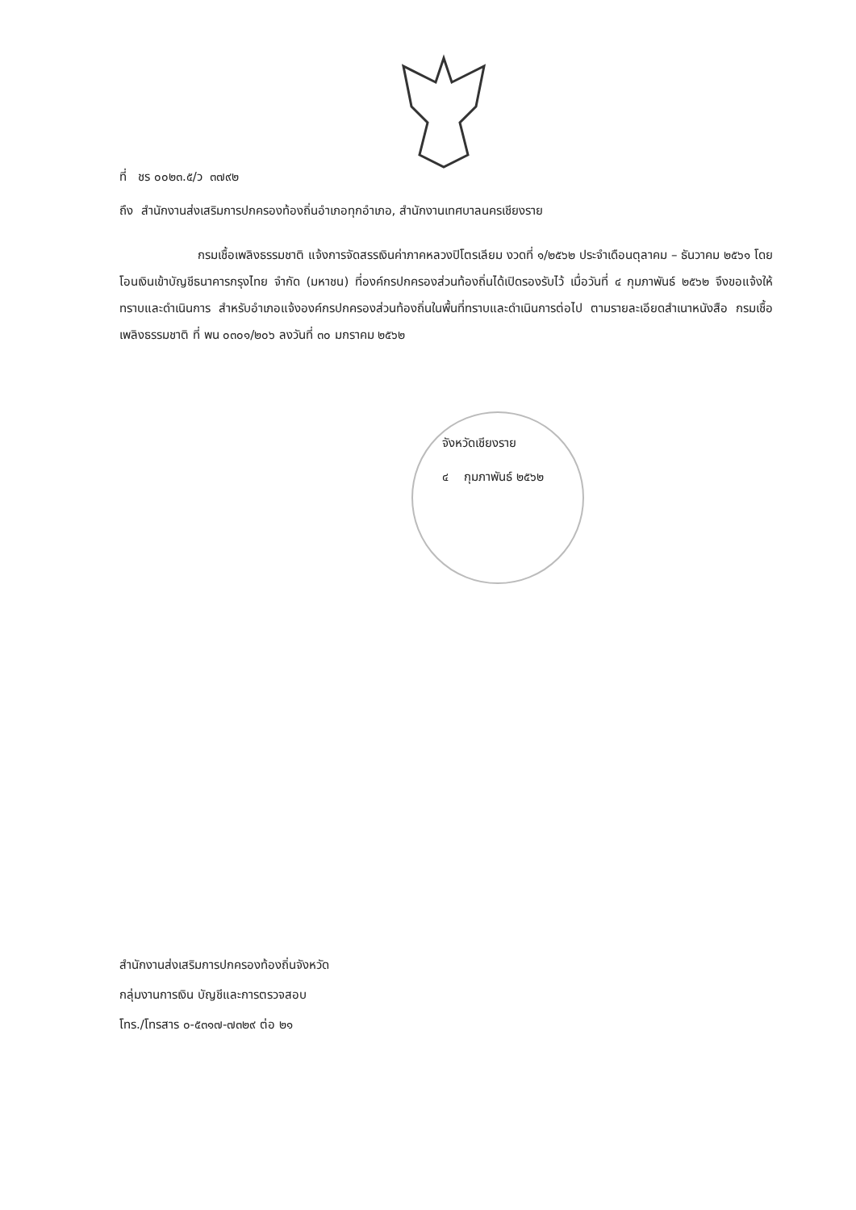ที่ ชร ๐๐๒๓.๕/ว ๓๗๙๒
ถึง สำนักงานส่งเสริมการปกครองท้องถิ่นอำเภอทุกอำเภอ, สำนักงานเทศบาลนครเชียงราย
กรมเชื้อเพลิงธรรมชาติ แจ้งการจัดสรรเงินค่าภาคหลวงปิโตรเลียม งวดที่ ๑/๒๕๖๒ ประจำเดือนตุลาคม – ธันวาคม ๒๕๖๑ โดยโอนเงินเข้าบัญชีธนาคารกรุงไทย จำกัด (มหาชน) ที่องค์กรปกครองส่วนท้องถิ่นได้เปิดรองรับไว้ เมื่อวันที่ ๔ กุมภาพันธ์ ๒๕๖๒ จึงขอแจ้งให้ทราบและดำเนินการ สำหรับอำเภอแจ้งองค์กรปกครองส่วนท้องถิ่นในพื้นที่ทราบและดำเนินการต่อไป ตามรายละเอียดสำเนาหนังสือ กรมเชื้อเพลิงธรรมชาติ ที่ พน ๐๓๐๑/๒๐๖ ลงวันที่ ๓๐ มกราคม ๒๕๖๒
จังหวัดเชียงราย
๔ กุมภาพันธ์ ๒๕๖๒
สำนักงานส่งเสริมการปกครองท้องถิ่นจังหวัด
กลุ่มงานการเงิน บัญชีและการตรวจสอบ
โทร./โทรสาร ๐-๕๓๑๗-๗๓๒๙ ต่อ ๒๑